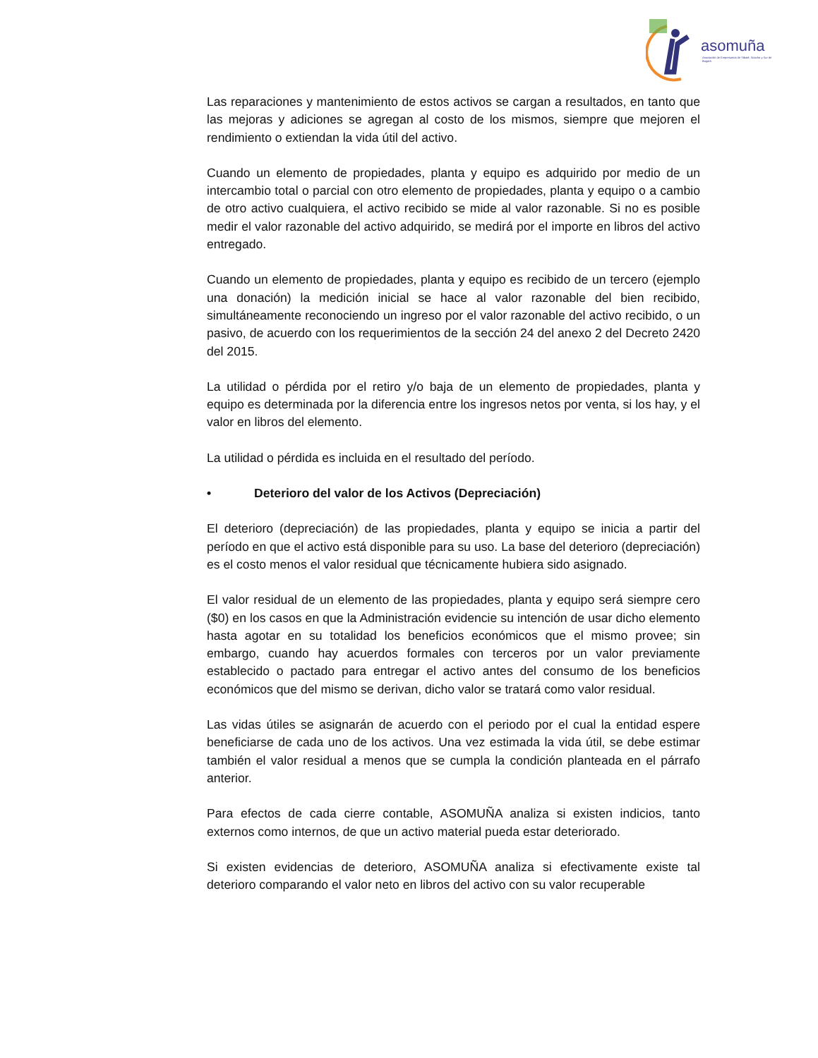asomuña
Asociación de Empresarios de Sibaté, Soacha y Sur de Bogotá
Las reparaciones y mantenimiento de estos activos se cargan a resultados, en tanto que las mejoras y adiciones se agregan al costo de los mismos, siempre que mejoren el rendimiento o extiendan la vida útil del activo.
Cuando un elemento de propiedades, planta y equipo es adquirido por medio de un intercambio total o parcial con otro elemento de propiedades, planta y equipo o a cambio de otro activo cualquiera, el activo recibido se mide al valor razonable. Si no es posible medir el valor razonable del activo adquirido, se medirá por el importe en libros del activo entregado.
Cuando un elemento de propiedades, planta y equipo es recibido de un tercero (ejemplo una donación) la medición inicial se hace al valor razonable del bien recibido, simultáneamente reconociendo un ingreso por el valor razonable del activo recibido, o un pasivo, de acuerdo con los requerimientos de la sección 24 del anexo 2 del Decreto 2420 del 2015.
La utilidad o pérdida por el retiro y/o baja de un elemento de propiedades, planta y equipo es determinada por la diferencia entre los ingresos netos por venta, si los hay, y el valor en libros del elemento.
La utilidad o pérdida es incluida en el resultado del período.
• Deterioro del valor de los Activos (Depreciación)
El deterioro (depreciación) de las propiedades, planta y equipo se inicia a partir del período en que el activo está disponible para su uso. La base del deterioro (depreciación) es el costo menos el valor residual que técnicamente hubiera sido asignado.
El valor residual de un elemento de las propiedades, planta y equipo será siempre cero ($0) en los casos en que la Administración evidencie su intención de usar dicho elemento hasta agotar en su totalidad los beneficios económicos que el mismo provee; sin embargo, cuando hay acuerdos formales con terceros por un valor previamente establecido o pactado para entregar el activo antes del consumo de los beneficios económicos que del mismo se derivan, dicho valor se tratará como valor residual.
Las vidas útiles se asignarán de acuerdo con el periodo por el cual la entidad espere beneficiarse de cada uno de los activos. Una vez estimada la vida útil, se debe estimar también el valor residual a menos que se cumpla la condición planteada en el párrafo anterior.
Para efectos de cada cierre contable, ASOMUÑA analiza si existen indicios, tanto externos como internos, de que un activo material pueda estar deteriorado.
Si existen evidencias de deterioro, ASOMUÑA analiza si efectivamente existe tal deterioro comparando el valor neto en libros del activo con su valor recuperable